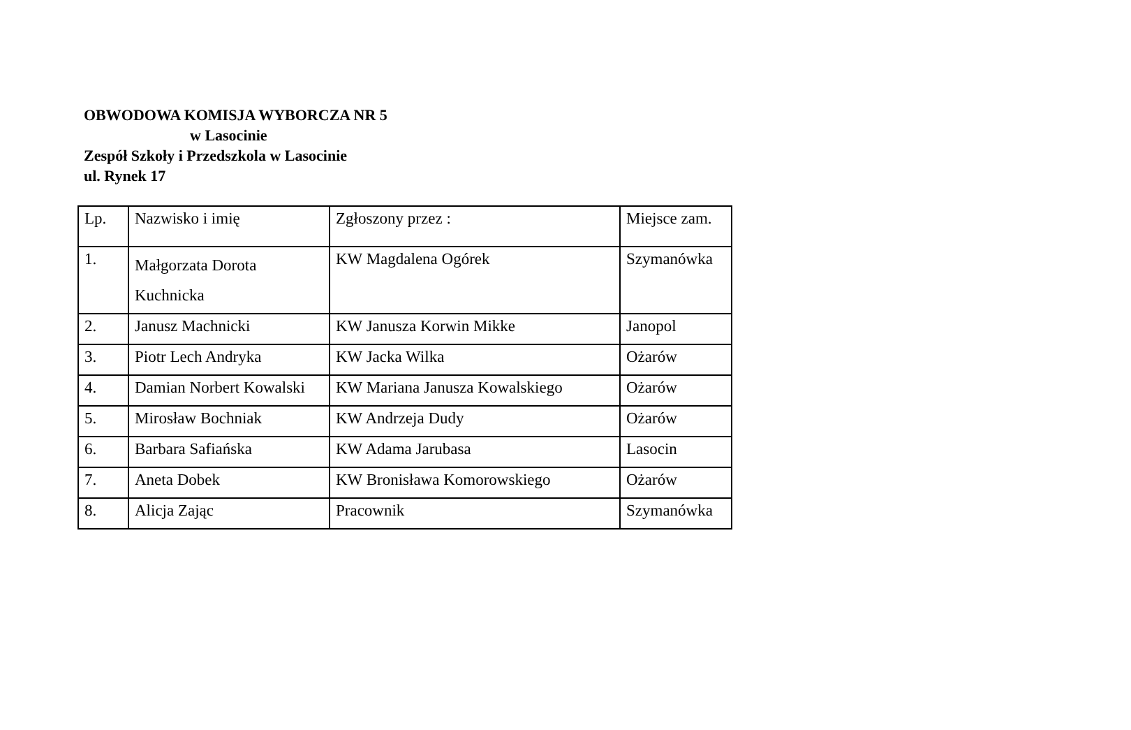OBWODOWA KOMISJA WYBORCZA NR 5
w Lasocinie
Zespół Szkoły i Przedszkola w Lasocinie
ul. Rynek 17
| Lp. | Nazwisko i imię | Zgłoszony przez : | Miejsce zam. |
| --- | --- | --- | --- |
| 1. | Małgorzata Dorota Kuchnicka | KW Magdalena Ogórek | Szymanówka |
| 2. | Janusz Machnicki | KW Janusza Korwin Mikke | Janopol |
| 3. | Piotr Lech Andryka | KW Jacka Wilka | Ożarów |
| 4. | Damian Norbert Kowalski | KW Mariana Janusza Kowalskiego | Ożarów |
| 5. | Mirosław Bochniak | KW Andrzeja Dudy | Ożarów |
| 6. | Barbara Safiańska | KW Adama Jarubasa | Lasocin |
| 7. | Aneta Dobek | KW Bronisława Komorowskiego | Ożarów |
| 8. | Alicja Zając | Pracownik | Szymanówka |